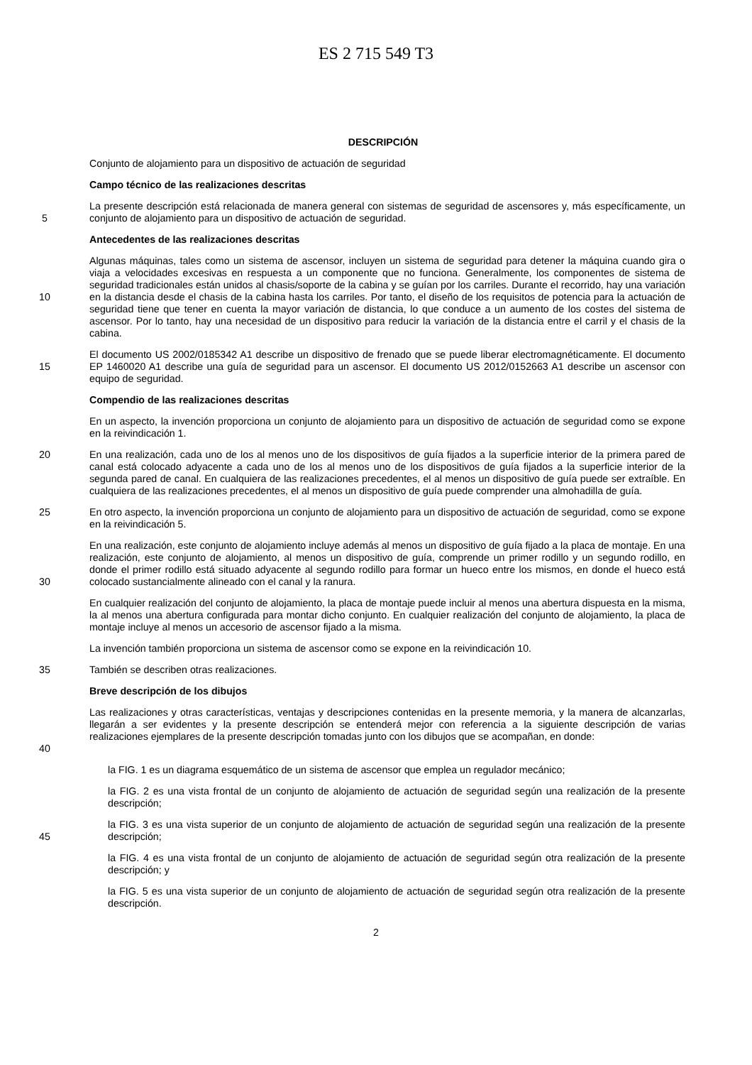ES 2 715 549 T3
DESCRIPCIÓN
Conjunto de alojamiento para un dispositivo de actuación de seguridad
Campo técnico de las realizaciones descritas
5 La presente descripción está relacionada de manera general con sistemas de seguridad de ascensores y, más específicamente, un conjunto de alojamiento para un dispositivo de actuación de seguridad.
Antecedentes de las realizaciones descritas
10 Algunas máquinas, tales como un sistema de ascensor, incluyen un sistema de seguridad para detener la máquina cuando gira o viaja a velocidades excesivas en respuesta a un componente que no funciona. Generalmente, los componentes de sistema de seguridad tradicionales están unidos al chasis/soporte de la cabina y se guían por los carriles. Durante el recorrido, hay una variación en la distancia desde el chasis de la cabina hasta los carriles. Por tanto, el diseño de los requisitos de potencia para la actuación de seguridad tiene que tener en cuenta la mayor variación de distancia, lo que conduce a un aumento de los costes del sistema de ascensor. Por lo tanto, hay una necesidad de un dispositivo para reducir la variación de la distancia entre el carril y el chasis de la cabina.
15 El documento US 2002/0185342 A1 describe un dispositivo de frenado que se puede liberar electromagnéticamente. El documento EP 1460020 A1 describe una guía de seguridad para un ascensor. El documento US 2012/0152663 A1 describe un ascensor con equipo de seguridad.
Compendio de las realizaciones descritas
En un aspecto, la invención proporciona un conjunto de alojamiento para un dispositivo de actuación de seguridad como se expone en la reivindicación 1.
20 En una realización, cada uno de los al menos uno de los dispositivos de guía fijados a la superficie interior de la primera pared de canal está colocado adyacente a cada uno de los al menos uno de los dispositivos de guía fijados a la superficie interior de la segunda pared de canal. En cualquiera de las realizaciones precedentes, el al menos un dispositivo de guía puede ser extraíble. En cualquiera de las realizaciones precedentes, el al menos un dispositivo de guía puede comprender una almohadilla de guía.
25 En otro aspecto, la invención proporciona un conjunto de alojamiento para un dispositivo de actuación de seguridad, como se expone en la reivindicación 5.
30 En una realización, este conjunto de alojamiento incluye además al menos un dispositivo de guía fijado a la placa de montaje. En una realización, este conjunto de alojamiento, al menos un dispositivo de guía, comprende un primer rodillo y un segundo rodillo, en donde el primer rodillo está situado adyacente al segundo rodillo para formar un hueco entre los mismos, en donde el hueco está colocado sustancialmente alineado con el canal y la ranura.
En cualquier realización del conjunto de alojamiento, la placa de montaje puede incluir al menos una abertura dispuesta en la misma, la al menos una abertura configurada para montar dicho conjunto. En cualquier realización del conjunto de alojamiento, la placa de montaje incluye al menos un accesorio de ascensor fijado a la misma.
La invención también proporciona un sistema de ascensor como se expone en la reivindicación 10.
35 También se describen otras realizaciones.
Breve descripción de los dibujos
40 Las realizaciones y otras características, ventajas y descripciones contenidas en la presente memoria, y la manera de alcanzarlas, llegarán a ser evidentes y la presente descripción se entenderá mejor con referencia a la siguiente descripción de varias realizaciones ejemplares de la presente descripción tomadas junto con los dibujos que se acompañan, en donde:
la FIG. 1 es un diagrama esquemático de un sistema de ascensor que emplea un regulador mecánico;
la FIG. 2 es una vista frontal de un conjunto de alojamiento de actuación de seguridad según una realización de la presente descripción;
45 la FIG. 3 es una vista superior de un conjunto de alojamiento de actuación de seguridad según una realización de la presente descripción;
la FIG. 4 es una vista frontal de un conjunto de alojamiento de actuación de seguridad según otra realización de la presente descripción; y
la FIG. 5 es una vista superior de un conjunto de alojamiento de actuación de seguridad según otra realización de la presente descripción.
2